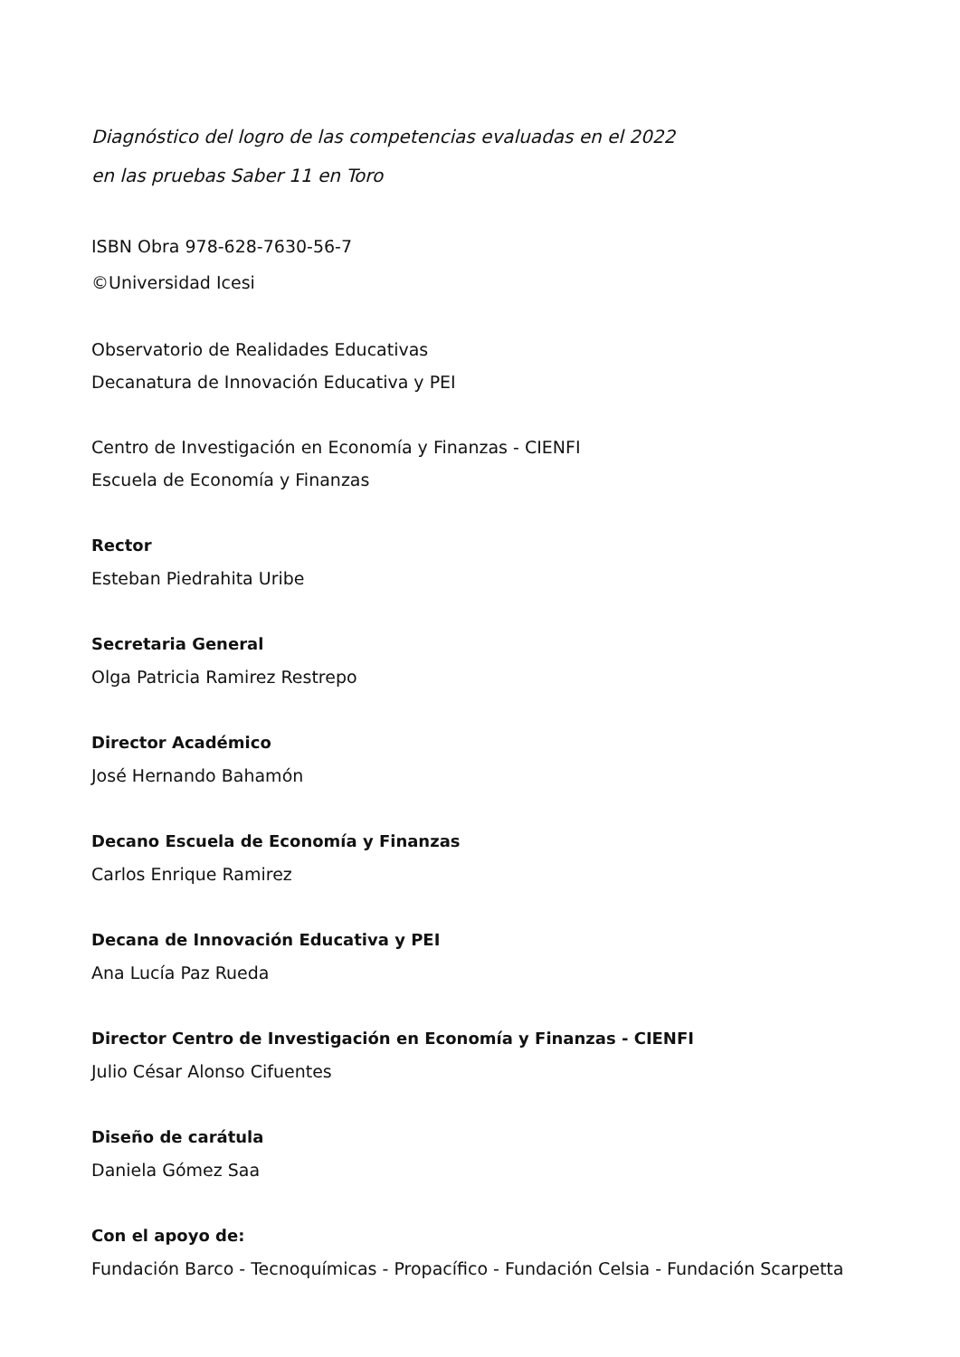Diagnóstico del logro de las competencias evaluadas en el 2022
en las pruebas Saber 11 en Toro
ISBN Obra 978-628-7630-56-7
©Universidad Icesi
Observatorio de Realidades Educativas
Decanatura de Innovación Educativa y PEI
Centro de Investigación en Economía y Finanzas - CIENFI
Escuela de Economía y Finanzas
Rector
Esteban Piedrahita Uribe
Secretaria General
Olga Patricia Ramirez Restrepo
Director Académico
José Hernando Bahamón
Decano Escuela de Economía y Finanzas
Carlos Enrique Ramirez
Decana de Innovación Educativa y PEI
Ana Lucía Paz Rueda
Director Centro de Investigación en Economía y Finanzas - CIENFI
Julio César Alonso Cifuentes
Diseño de carátula
Daniela Gómez Saa
Con el apoyo de:
Fundación Barco - Tecnoquímicas - Propacífico - Fundación Celsia - Fundación Scarpetta